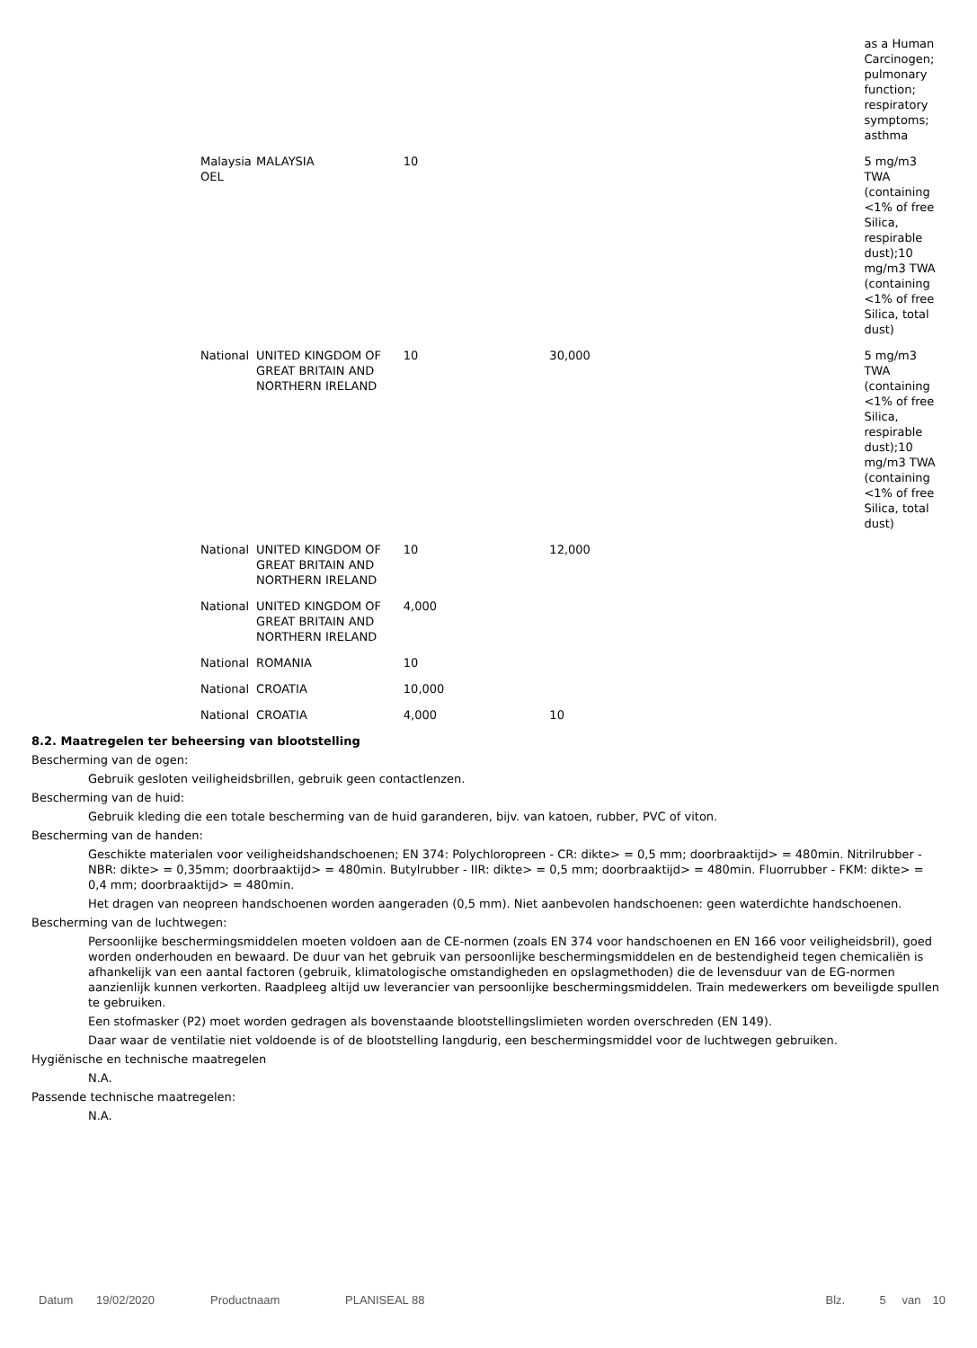| | | | | | as a Human Carcinogen; pulmonary function; respiratory symptoms; asthma |
| Malaysia OEL | MALAYSIA | 10 | | | 5 mg/m3 TWA (containing <1% of free Silica, respirable dust);10 mg/m3 TWA (containing <1% of free Silica, total dust) |
| National | UNITED KINGDOM OF GREAT BRITAIN AND NORTHERN IRELAND | 10 | 30,000 | | 5 mg/m3 TWA (containing <1% of free Silica, respirable dust);10 mg/m3 TWA (containing <1% of free Silica, total dust) |
| National | UNITED KINGDOM OF GREAT BRITAIN AND NORTHERN IRELAND | 10 | 12,000 | | |
| National | UNITED KINGDOM OF GREAT BRITAIN AND NORTHERN IRELAND | 4,000 | | | |
| National | ROMANIA | 10 | | | |
| National | CROATIA | 10,000 | | | |
| National | CROATIA | 4,000 | 10 | | |
8.2. Maatregelen ter beheersing van blootstelling
Bescherming van de ogen:
Gebruik gesloten veiligheidsbrillen, gebruik geen contactlenzen.
Bescherming van de huid:
Gebruik kleding die een totale bescherming van de huid garanderen, bijv. van katoen, rubber, PVC of viton.
Bescherming van de handen:
Geschikte materialen voor veiligheidshandschoenen; EN 374: Polychloropreen - CR: dikte> = 0,5 mm; doorbraaktijd> = 480min. Nitrilrubber - NBR: dikte> = 0,35mm; doorbraaktijd> = 480min. Butylrubber - IIR: dikte> = 0,5 mm; doorbraaktijd> = 480min. Fluorrubber - FKM: dikte> = 0,4 mm; doorbraaktijd> = 480min.
Het dragen van neopreen handschoenen worden aangeraden (0,5 mm). Niet aanbevolen handschoenen: geen waterdichte handschoenen.
Bescherming van de luchtwegen:
Persoonlijke beschermingsmiddelen moeten voldoen aan de CE-normen (zoals EN 374 voor handschoenen en EN 166 voor veiligheidsbril), goed worden onderhouden en bewaard. De duur van het gebruik van persoonlijke beschermingsmiddelen en de bestendigheid tegen chemicaliën is afhankelijk van een aantal factoren (gebruik, klimatologische omstandigheden en opslagmethoden) die de levensduur van de EG-normen aanzienlijk kunnen verkorten. Raadpleeg altijd uw leverancier van persoonlijke beschermingsmiddelen. Train medewerkers om beveiligde spullen te gebruiken.
Een stofmasker (P2) moet worden gedragen als bovenstaande blootstellingslimieten worden overschreden (EN 149).
Daar waar de ventilatie niet voldoende is of de blootstelling langdurig, een beschermingsmiddel voor de luchtwegen gebruiken.
Hygiënische en technische maatregelen
N.A.
Passende technische maatregelen:
N.A.
Datum 19/02/2020 Productnaam PLANISEAL 88 Blz. 5 van 10